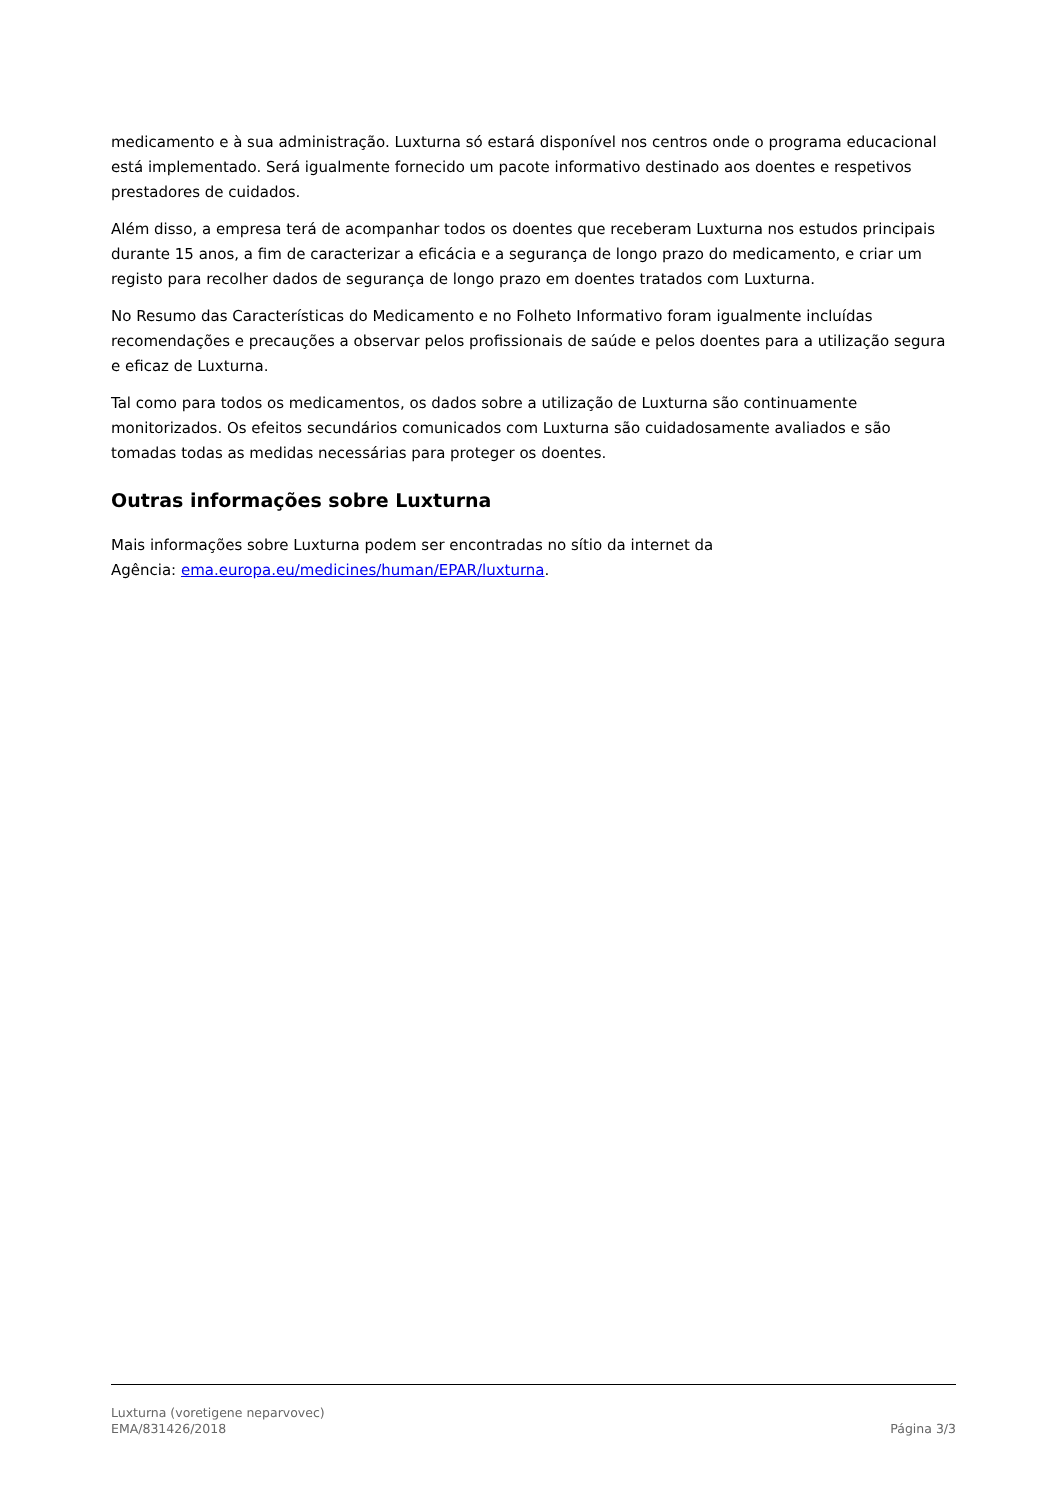medicamento e à sua administração. Luxturna só estará disponível nos centros onde o programa educacional está implementado. Será igualmente fornecido um pacote informativo destinado aos doentes e respetivos prestadores de cuidados.
Além disso, a empresa terá de acompanhar todos os doentes que receberam Luxturna nos estudos principais durante 15 anos, a fim de caracterizar a eficácia e a segurança de longo prazo do medicamento, e criar um registo para recolher dados de segurança de longo prazo em doentes tratados com Luxturna.
No Resumo das Características do Medicamento e no Folheto Informativo foram igualmente incluídas recomendações e precauções a observar pelos profissionais de saúde e pelos doentes para a utilização segura e eficaz de Luxturna.
Tal como para todos os medicamentos, os dados sobre a utilização de Luxturna são continuamente monitorizados. Os efeitos secundários comunicados com Luxturna são cuidadosamente avaliados e são tomadas todas as medidas necessárias para proteger os doentes.
Outras informações sobre Luxturna
Mais informações sobre Luxturna podem ser encontradas no sítio da internet da
Agência: ema.europa.eu/medicines/human/EPAR/luxturna.
Luxturna (voretigene neparvovec)
EMA/831426/2018
Página 3/3